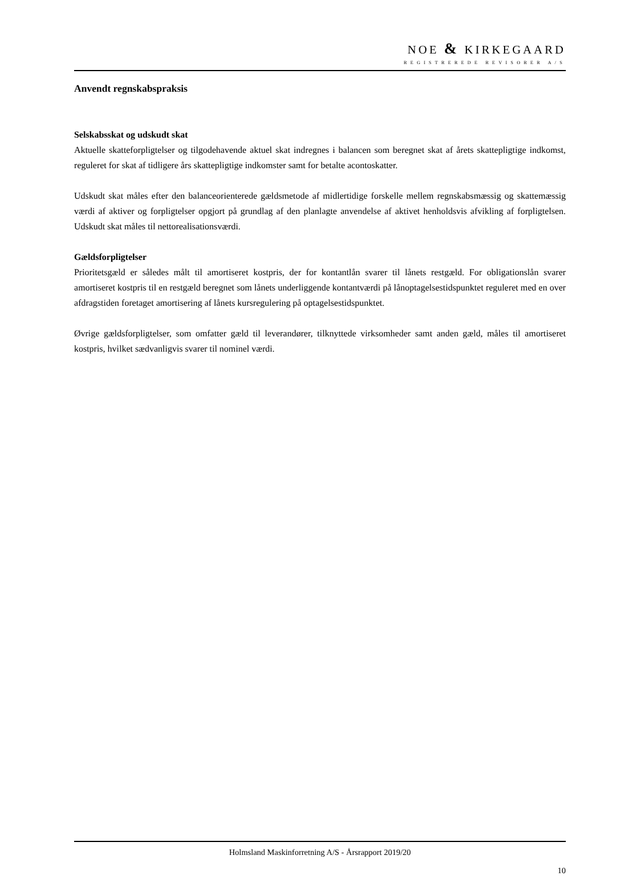NOE & KIRKEGAARD
REGISTREREDE REVISORER A/S
Anvendt regnskabspraksis
Selskabsskat og udskudt skat
Aktuelle skatteforpligtelser og tilgodehavende aktuel skat indregnes i balancen som beregnet skat af årets skattepligtige indkomst, reguleret for skat af tidligere års skattepligtige indkomster samt for betalte acontoskatter.
Udskudt skat måles efter den balanceorienterede gældsmetode af midlertidige forskelle mellem regnskabsmæssig og skattemæssig værdi af aktiver og forpligtelser opgjort på grundlag af den planlagte anvendelse af aktivet henholdsvis afvikling af forpligtelsen. Udskudt skat måles til nettorealisationsværdi.
Gældsforpligtelser
Prioritetsgæld er således målt til amortiseret kostpris, der for kontantlån svarer til lånets restgæld. For obligationslån svarer amortiseret kostpris til en restgæld beregnet som lånets underliggende kontantværdi på lånoptagelsestidspunktet reguleret med en over afdragstiden foretaget amortisering af lånets kursregulering på optagelsestidspunktet.
Øvrige gældsforpligtelser, som omfatter gæld til leverandører, tilknyttede virksomheder samt anden gæld, måles til amortiseret kostpris, hvilket sædvanligvis svarer til nominel værdi.
Holmsland Maskinforretning A/S - Årsrapport 2019/20
10